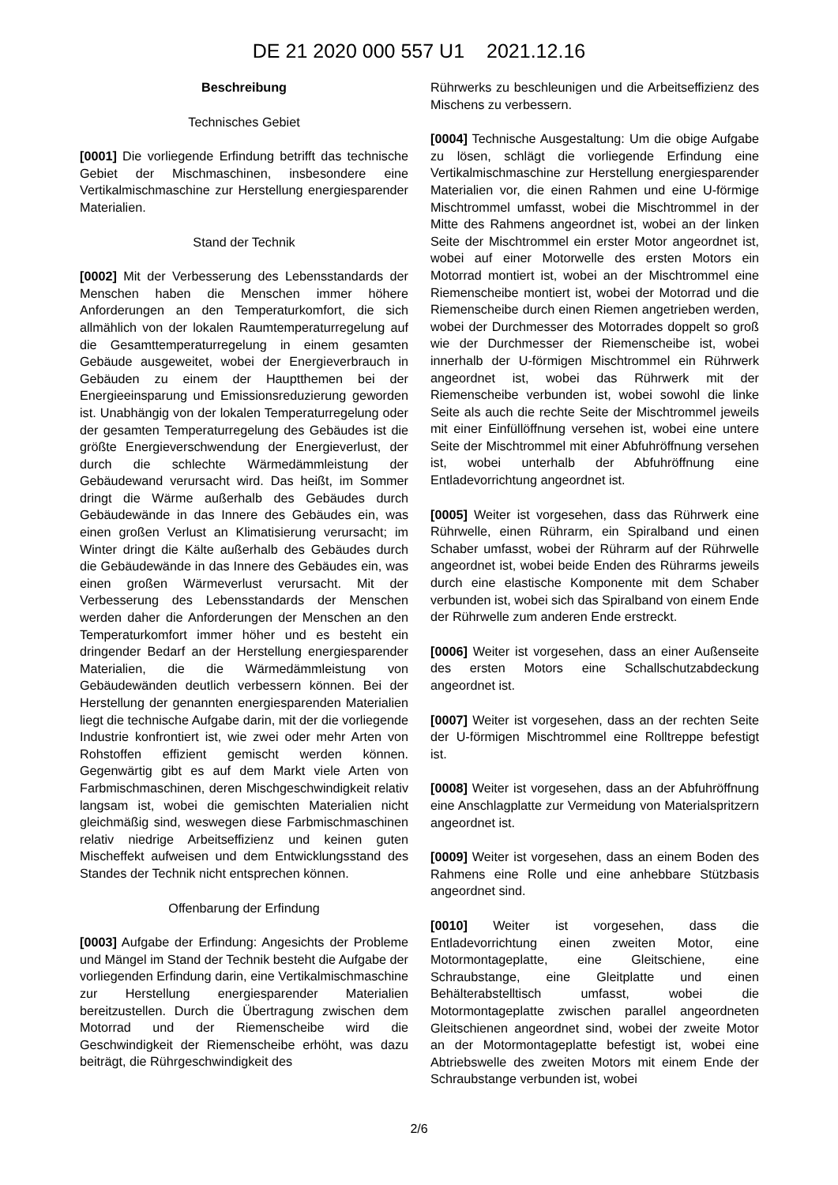DE 21 2020 000 557 U1 2021.12.16
Beschreibung
Technisches Gebiet
[0001] Die vorliegende Erfindung betrifft das technische Gebiet der Mischmaschinen, insbesondere eine Vertikalmischmaschine zur Herstellung energiesparender Materialien.
Stand der Technik
[0002] Mit der Verbesserung des Lebensstandards der Menschen haben die Menschen immer höhere Anforderungen an den Temperaturkomfort, die sich allmählich von der lokalen Raumtemperaturregelung auf die Gesamttemperaturregelung in einem gesamten Gebäude ausgeweitet, wobei der Energieverbrauch in Gebäuden zu einem der Hauptthemen bei der Energieeinsparung und Emissionsreduzierung geworden ist. Unabhängig von der lokalen Temperaturregelung oder der gesamten Temperaturregelung des Gebäudes ist die größte Energieverschwendung der Energieverlust, der durch die schlechte Wärmedämmleistung der Gebäudewand verursacht wird. Das heißt, im Sommer dringt die Wärme außerhalb des Gebäudes durch Gebäudewände in das Innere des Gebäudes ein, was einen großen Verlust an Klimatisierung verursacht; im Winter dringt die Kälte außerhalb des Gebäudes durch die Gebäudewände in das Innere des Gebäudes ein, was einen großen Wärmeverlust verursacht. Mit der Verbesserung des Lebensstandards der Menschen werden daher die Anforderungen der Menschen an den Temperaturkomfort immer höher und es besteht ein dringender Bedarf an der Herstellung energiesparender Materialien, die die Wärmedämmleistung von Gebäudewänden deutlich verbessern können. Bei der Herstellung der genannten energiesparenden Materialien liegt die technische Aufgabe darin, mit der die vorliegende Industrie konfrontiert ist, wie zwei oder mehr Arten von Rohstoffen effizient gemischt werden können. Gegenwärtig gibt es auf dem Markt viele Arten von Farbmischmaschinen, deren Mischgeschwindigkeit relativ langsam ist, wobei die gemischten Materialien nicht gleichmäßig sind, weswegen diese Farbmischmaschinen relativ niedrige Arbeitseffizienz und keinen guten Mischeffekt aufweisen und dem Entwicklungsstand des Standes der Technik nicht entsprechen können.
Offenbarung der Erfindung
[0003] Aufgabe der Erfindung: Angesichts der Probleme und Mängel im Stand der Technik besteht die Aufgabe der vorliegenden Erfindung darin, eine Vertikalmischmaschine zur Herstellung energiesparender Materialien bereitzustellen. Durch die Übertragung zwischen dem Motorrad und der Riemenscheibe wird die Geschwindigkeit der Riemenscheibe erhöht, was dazu beiträgt, die Rührgeschwindigkeit des
Rührwerks zu beschleunigen und die Arbeitseffizienz des Mischens zu verbessern.
[0004] Technische Ausgestaltung: Um die obige Aufgabe zu lösen, schlägt die vorliegende Erfindung eine Vertikalmischmaschine zur Herstellung energiesparender Materialien vor, die einen Rahmen und eine U-förmige Mischtrommel umfasst, wobei die Mischtrommel in der Mitte des Rahmens angeordnet ist, wobei an der linken Seite der Mischtrommel ein erster Motor angeordnet ist, wobei auf einer Motorwelle des ersten Motors ein Motorrad montiert ist, wobei an der Mischtrommel eine Riemenscheibe montiert ist, wobei der Motorrad und die Riemenscheibe durch einen Riemen angetrieben werden, wobei der Durchmesser des Motorrades doppelt so groß wie der Durchmesser der Riemenscheibe ist, wobei innerhalb der U-förmigen Mischtrommel ein Rührwerk angeordnet ist, wobei das Rührwerk mit der Riemenscheibe verbunden ist, wobei sowohl die linke Seite als auch die rechte Seite der Mischtrommel jeweils mit einer Einfüllöffnung versehen ist, wobei eine untere Seite der Mischtrommel mit einer Abfuhröffnung versehen ist, wobei unterhalb der Abfuhröffnung eine Entladevorrichtung angeordnet ist.
[0005] Weiter ist vorgesehen, dass das Rührwerk eine Rührwelle, einen Rührarm, ein Spiralband und einen Schaber umfasst, wobei der Rührarm auf der Rührwelle angeordnet ist, wobei beide Enden des Rührarms jeweils durch eine elastische Komponente mit dem Schaber verbunden ist, wobei sich das Spiralband von einem Ende der Rührwelle zum anderen Ende erstreckt.
[0006] Weiter ist vorgesehen, dass an einer Außenseite des ersten Motors eine Schallschutzabdeckung angeordnet ist.
[0007] Weiter ist vorgesehen, dass an der rechten Seite der U-förmigen Mischtrommel eine Rolltreppe befestigt ist.
[0008] Weiter ist vorgesehen, dass an der Abfuhröffnung eine Anschlagplatte zur Vermeidung von Materialspritzern angeordnet ist.
[0009] Weiter ist vorgesehen, dass an einem Boden des Rahmens eine Rolle und eine anhebbare Stützbasis angeordnet sind.
[0010] Weiter ist vorgesehen, dass die Entladevorrichtung einen zweiten Motor, eine Motormontageplatte, eine Gleitschiene, eine Schraubstange, eine Gleitplatte und einen Behälterabstelltisch umfasst, wobei die Motormontageplatte zwischen parallel angeordneten Gleitschienen angeordnet sind, wobei der zweite Motor an der Motormontageplatte befestigt ist, wobei eine Abtriebswelle des zweiten Motors mit einem Ende der Schraubstange verbunden ist, wobei
2/6